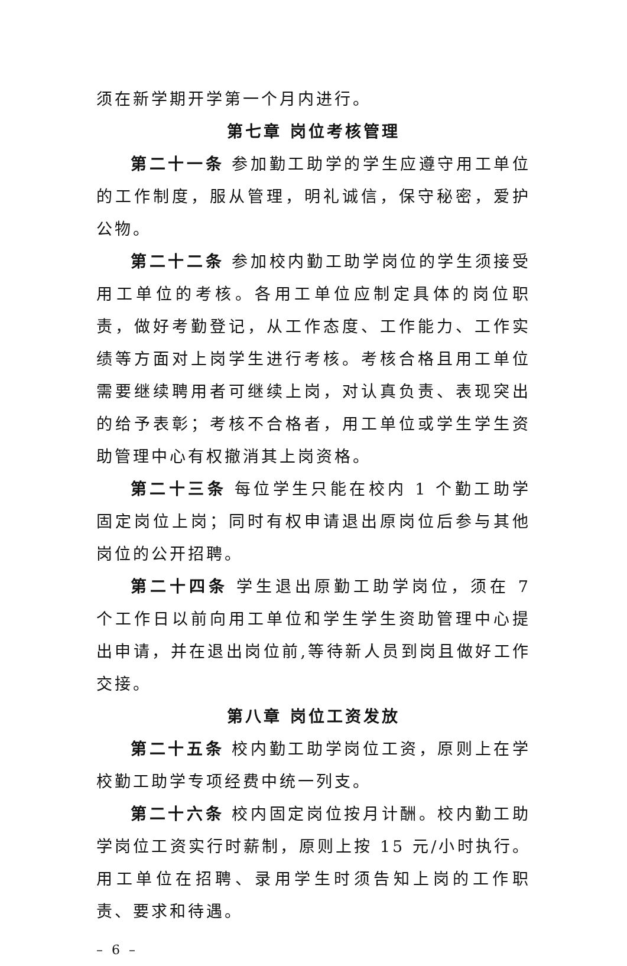须在新学期开学第一个月内进行。
第七章 岗位考核管理
第二十一条 参加勤工助学的学生应遵守用工单位的工作制度，服从管理，明礼诚信，保守秘密，爱护公物。
第二十二条 参加校内勤工助学岗位的学生须接受用工单位的考核。各用工单位应制定具体的岗位职责，做好考勤登记，从工作态度、工作能力、工作实绩等方面对上岗学生进行考核。考核合格且用工单位需要继续聘用者可继续上岗，对认真负责、表现突出的给予表彰；考核不合格者，用工单位或学生学生资助管理中心有权撤消其上岗资格。
第二十三条 每位学生只能在校内 1 个勤工助学固定岗位上岗；同时有权申请退出原岗位后参与其他岗位的公开招聘。
第二十四条 学生退出原勤工助学岗位，须在 7 个工作日以前向用工单位和学生学生资助管理中心提出申请，并在退出岗位前,等待新人员到岗且做好工作交接。
第八章 岗位工资发放
第二十五条 校内勤工助学岗位工资，原则上在学校勤工助学专项经费中统一列支。
第二十六条 校内固定岗位按月计酬。校内勤工助学岗位工资实行时薪制，原则上按 15 元/小时执行。用工单位在招聘、录用学生时须告知上岗的工作职责、要求和待遇。
– 6 –